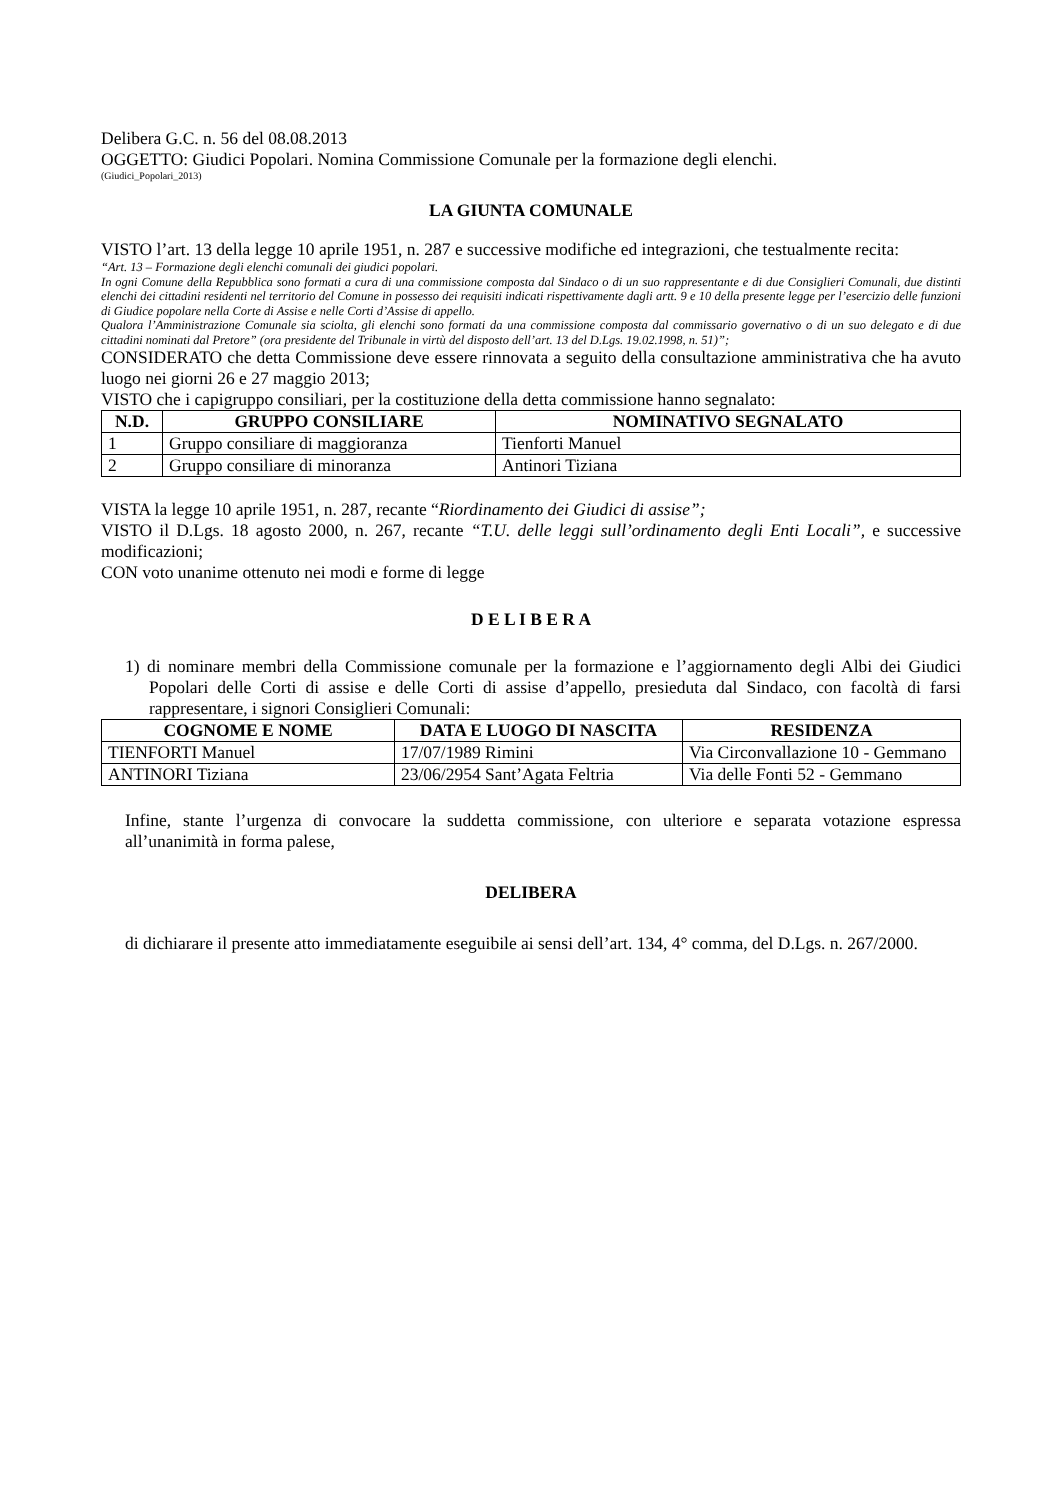Delibera G.C. n. 56 del 08.08.2013
OGGETTO: Giudici Popolari. Nomina Commissione Comunale per la formazione degli elenchi.
(Giudici_Popolari_2013)
LA GIUNTA COMUNALE
VISTO l’art. 13 della legge 10 aprile 1951, n. 287 e successive modifiche ed integrazioni, che testualmente recita:
“Art. 13 – Formazione degli elenchi comunali dei giudici popolari.
In ogni Comune della Repubblica sono formati a cura di una commissione composta dal Sindaco o di un suo rappresentante e di due Consiglieri Comunali, due distinti elenchi dei cittadini residenti nel territorio del Comune in possesso dei requisiti indicati rispettivamente dagli artt. 9 e 10 della presente legge per l’esercizio delle funzioni di Giudice popolare nella Corte di Assise e nelle Corti d’Assise di appello.
Qualora l’Amministrazione Comunale sia sciolta, gli elenchi sono formati da una commissione composta dal commissario governativo o di un suo delegato e di due cittadini nominati dal Pretore” (ora presidente del Tribunale in virtù del disposto dell’art. 13 del D.Lgs. 19.02.1998, n. 51)”;
CONSIDERATO che detta Commissione deve essere rinnovata a seguito della consultazione amministrativa che ha avuto luogo nei giorni 26 e 27 maggio 2013;
VISTO che i capigruppo consiliari, per la costituzione della detta commissione hanno segnalato:
| N.D. | GRUPPO CONSILIARE | NOMINATIVO SEGNALATO |
| --- | --- | --- |
| 1 | Gruppo consiliare di maggioranza | Tienforti Manuel |
| 2 | Gruppo consiliare di minoranza | Antinori Tiziana |
VISTA la legge 10 aprile 1951, n. 287, recante “Riordinamento dei Giudici di assise”;
VISTO il D.Lgs. 18 agosto 2000, n. 267, recante “T.U. delle leggi sull’ordinamento degli Enti Locali”, e successive modificazioni;
CON voto unanime ottenuto nei modi e forme di legge
D E L I B E R A
1) di nominare membri della Commissione comunale per la formazione e l’aggiornamento degli Albi dei Giudici Popolari delle Corti di assise e delle Corti di assise d’appello, presieduta dal Sindaco, con facoltà di farsi rappresentare, i signori Consiglieri Comunali:
| COGNOME E NOME | DATA E LUOGO DI NASCITA | RESIDENZA |
| --- | --- | --- |
| TIENFORTI Manuel | 17/07/1989 Rimini | Via Circonvallazione 10 - Gemmano |
| ANTINORI Tiziana | 23/06/2954 Sant’Agata Feltria | Via delle Fonti 52 - Gemmano |
Infine, stante l’urgenza di convocare la suddetta commissione, con ulteriore e separata votazione espressa all’unanimità in forma palese,
DELIBERA
di dichiarare il presente atto immediatamente eseguibile ai sensi dell’art. 134, 4° comma, del D.Lgs. n. 267/2000.